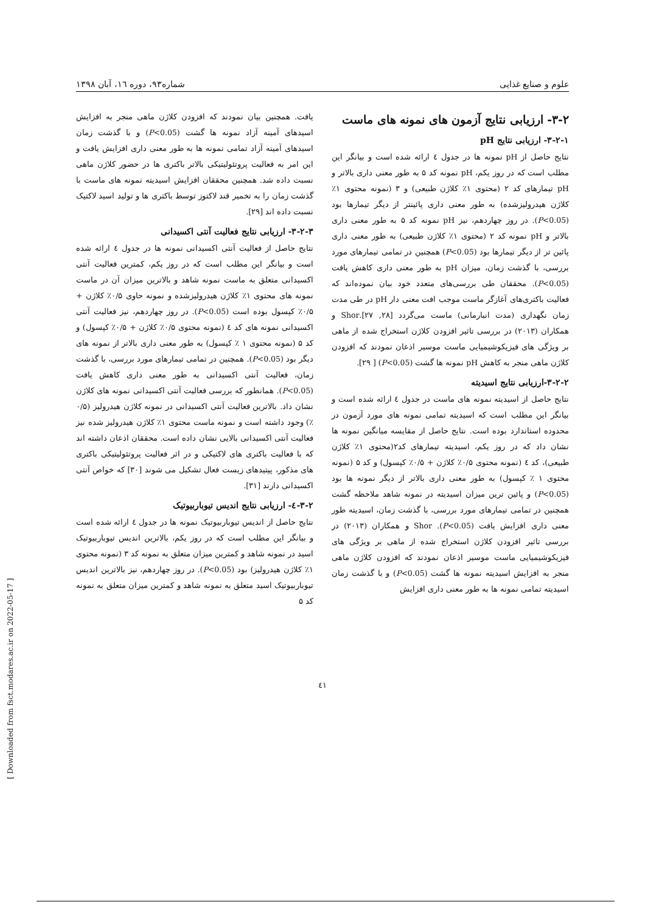علوم و صنایع غذایی شماره۹۳، دوره ۱٦، آبان ۱۳۹۸
۳-۲- ارزیابی نتایج آزمون های نمونه های ماست
۳-۲-۱- ارزیابی نتایج pH
نتایج حاصل از pH نمونه ها در جدول ٤ ارائه شده است و بیانگر این مطلب است که در روز یکم، pH نمونه کد ۵ به طور معنی داری بالاتر و pH تیمارهای کد ۲ (محتوی ۱٪ کلاژن طبیعی) و ۳ (نمونه محتوی ۱٪ کلاژن هیدرولیزشده) به طور معنی داری پائینتر از دیگر تیمارها بود (P<0.05). در روز چهاردهم، نیز pH نمونه کد ۵ به طور معنی داری بالاتر و pH نمونه کد ۲ (محتوی ۱٪ کلاژن طبیعی) به طور معنی داری پائین تر از دیگر تیمارها بود (P<0.05) همچنین در تمامی تیمارهای مورد بررسی، با گذشت زمان، میزان pH به طور معنی داری کاهش یافت (P<0.05). محققان طی بررسی‌های متعدد خود بیان نموده‌اند که فعالیت باکتری‌های آغازگر ماست موجب افت معنی دار pH در طی مدت زمان نگهداری (مدت انبارمانی) ماست می‌گردد [۲۸, ۲۷].Shor و همکاران (۲۰۱۳) در بررسی تاثیر افزودن کلاژن استخراج شده از ماهی بر ویژگی های فیزیکوشیمیایی ماست موسیر اذعان نمودند که افزودن کلاژن ماهی منجر به کاهش pH نمونه ها گشت (P<0.05) [ ۲۹].
۳-۲-۲-ارزیابی نتایج اسیدیته
نتایج حاصل از اسیدیته نمونه های ماست در جدول ٤ ارائه شده است و بیانگر این مطلب است که اسیدیته تمامی نمونه های مورد آزمون در محدوده استاندارد بوده است. نتایج حاصل از مقایسه میانگین نمونه ها نشان داد که در روز یکم، اسیدیته تیمارهای کد۲(محتوی ۱٪ کلاژن طبیعی)، کد ٤ (نمونه محتوی ۰/۵٪ کلاژن + ۰/۵٪ کپسول) و کد ۵ (نمونه محتوی ۱ ٪ کپسول) به طور معنی داری بالاتر از دیگر نمونه ها بود (P<0.05) و پائین ترین میزان اسیدیته در نمونه شاهد ملاحظه گشت همچنین در تمامی تیمارهای مورد بررسی، با گذشت زمان، اسیدیته طور معنی داری افزایش یافت (P<0.05). Shor و همکاران (۲۰۱۳) در بررسی تاثیر افزودن کلاژن استخراج شده از ماهی بر ویژگی های فیزیکوشیمیایی ماست موسیر اذعان نمودند که افزودن کلاژن ماهی منجر به افزایش اسیدیته نمونه ها گشت (P<0.05) و با گذشت زمان اسیدیته تمامی نمونه ها به طور معنی داری افزایش
یافت. همچنین بیان نمودند که افزودن کلاژن ماهی منجر به افزایش اسیدهای آمینه آزاد نمونه ها گشت (P<0.05) و با گذشت زمان اسیدهای آمینه آزاد تمامی نمونه ها به طور معنی داری افزایش یافت و این امر به فعالیت پروتئولیتیکی بالاتر باکتری ها در حضور کلاژن ماهی نسبت داده شد. همچنین محققان افزایش اسیدیته نمونه های ماست با گذشت زمان را به تخمیر قند لاکتوز توسط باکتری ها و تولید اسید لاکتیک نسبت داده اند [۲۹].
۳-۲-۳- ارزیابی نتایج فعالیت آنتی اکسیدانی
نتایج حاصل از فعالیت آنتی اکسیدانی نمونه ها در جدول ٤ ارائه شده است و بیانگر این مطلب است که در روز یکم، کمترین فعالیت آنتی اکسیدانی متعلق به ماست نمونه شاهد و بالاترین میزان آن در ماست نمونه های محتوی ۱٪ کلاژن هیدرولیزشده و نمونه حاوی ۰/۵٪ کلاژن + ۰/۵٪ کپسول بوده است (P<0.05). در روز چهاردهم، نیز فعالیت آنتی اکسیدانی نمونه های کد ٤ (نمونه محتوی ۰/۵٪ کلاژن + ۰/۵٪ کپسول) و کد ۵ (نمونه محتوی ۱ ٪ کپسول) به طور معنی داری بالاتر از نمونه های دیگر بود (P<0.05). همچنین در تمامی تیمارهای مورد بررسی، با گذشت زمان، فعالیت آنتی اکسیدانی به طور معنی داری کاهش یافت (P<0.05). همانطور که بررسی فعالیت آنتی اکسیدانی نمونه های کلاژن نشان داد. بالاترین فعالیت آنتی اکسیدانی در نمونه کلاژن هیدرولیز (۰/۵ ٪) وجود داشته است و نمونه ماست محتوی ۱٪ کلاژن هیدرولیز شده نیز فعالیت آنتی اکسیدانی بالایی نشان داده است. محققان اذعان داشته اند که با فعالیت باکتری های لاکتیکی و در اثر فعالیت پروتئولیتیکی باکتری های مذکور، پپتیدهای زیست فعال تشکیل می شوند [۳۰] که خواص آنتی اکسیدانی دارند [۳۱].
۳-۲-٤- ارزیابی نتایج اندیس تیوباربیوتیک
نتایج حاصل از اندیس تیوباربیوتیک نمونه ها در جدول ٤ ارائه شده است و بیانگر این مطلب است که در روز یکم، بالاترین اندیس تیوباربیوتیک اسید در نمونه شاهد و کمترین میزان متعلق به نمونه کد ۳ (نمونه محتوی ۱٪ کلاژن هیدرولیز) بود (P<0.05). در روز چهاردهم، نیز بالاترین اندیس تیوباربیوتیک اسید متعلق به نمونه شاهد و کمترین میزان متعلق به نمونه کد ۵
٤۱
[ Downloaded from fsct.modares.ac.ir on 2022-05-17 ]